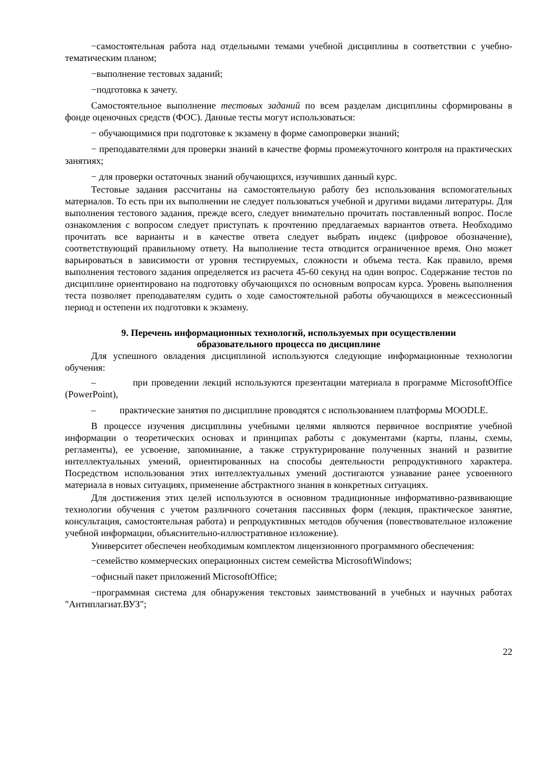−самостоятельная работа над отдельными темами учебной дисциплины в соответствии с учебно-тематическим планом;
−выполнение тестовых заданий;
−подготовка к зачету.
Самостоятельное выполнение тестовых заданий по всем разделам дисциплины сформированы в фонде оценочных средств (ФОС). Данные тесты могут использоваться:
− обучающимися при подготовке к экзамену в форме самопроверки знаний;
− преподавателями для проверки знаний в качестве формы промежуточного контроля на практических занятиях;
− для проверки остаточных знаний обучающихся, изучивших данный курс.
Тестовые задания рассчитаны на самостоятельную работу без использования вспомогательных материалов. То есть при их выполнении не следует пользоваться учебной и другими видами литературы. Для выполнения тестового задания, прежде всего, следует внимательно прочитать поставленный вопрос. После ознакомления с вопросом следует приступать к прочтению предлагаемых вариантов ответа. Необходимо прочитать все варианты и в качестве ответа следует выбрать индекс (цифровое обозначение), соответствующий правильному ответу. На выполнение теста отводится ограниченное время. Оно может варьироваться в зависимости от уровня тестируемых, сложности и объема теста. Как правило, время выполнения тестового задания определяется из расчета 45-60 секунд на один вопрос. Содержание тестов по дисциплине ориентировано на подготовку обучающихся по основным вопросам курса. Уровень выполнения теста позволяет преподавателям судить о ходе самостоятельной работы обучающихся в межсессионный период и остепени их подготовки к экзамену.
9. Перечень информационных технологий, используемых при осуществлении
образовательного процесса по дисциплине
Для успешного овладения дисциплиной используются следующие информационные технологии обучения:
– при проведении лекций используются презентации материала в программе MicrosoftOffice (PowerPoint),
– практические занятия по дисциплине проводятся с использованием платформы MOODLE.
В процессе изучения дисциплины учебными целями являются первичное восприятие учебной информации о теоретических основах и принципах работы с документами (карты, планы, схемы, регламенты), ее усвоение, запоминание, а также структурирование полученных знаний и развитие интеллектуальных умений, ориентированных на способы деятельности репродуктивного характера. Посредством использования этих интеллектуальных умений достигаются узнавание ранее усвоенного материала в новых ситуациях, применение абстрактного знания в конкретных ситуациях.
Для достижения этих целей используются в основном традиционные информативно-развивающие технологии обучения с учетом различного сочетания пассивных форм (лекция, практическое занятие, консультация, самостоятельная работа) и репродуктивных методов обучения (повествовательное изложение учебной информации, объяснительно-иллюстративное изложение).
Университет обеспечен необходимым комплектом лицензионного программного обеспечения:
−семейство коммерческих операционных систем семейства MicrosoftWindows;
−офисный пакет приложений MicrosoftOffice;
−программная система для обнаружения текстовых заимствований в учебных и научных работах "Антиплагиат.ВУЗ";
22